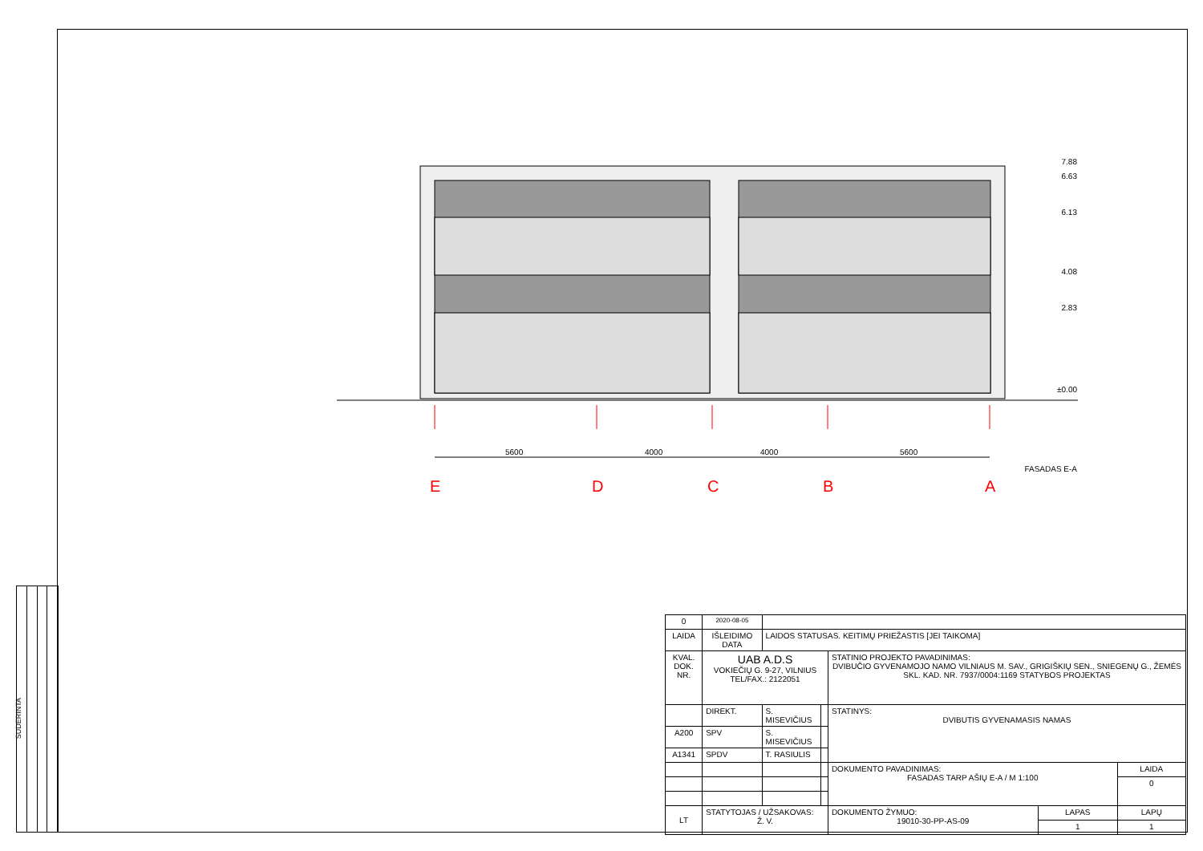SUDERINTA
5600
4000
4000
5600
E
D
C
B
A
7.88
6.63
6.13
4.08
2.83
±0.00
FASADAS E-A
| 0 | 2020-08-05 | | | | | |
| LAIDA | IŠLEIDIMO DATA | LAIDOS STATUSAS. KEITIMŲ PRIEŽASTIS [JEI TAIKOMA] | | | | |
| KVAL. DOK. NR. | UAB A.D.S VOKIEČIŲ G. 9-27, VILNIUS TEL/FAX.: 2122051 | | | STATINIO PROJEKTO PAVADINIMAS: DVIBUČIO GYVENAMOJO NAMO VILNIAUS M. SAV., GRIGIŠKIŲ SEN., SNIEGENŲ G., ŽEMĖS SKL. KAD. NR. 7937/0004:1169 STATYBOS PROJEKTAS | | |
| | DIREKT. | S. MISEVIČIUS | | STATINYS: DVIBUTIS GYVENAMASIS NAMAS | | |
| A200 | SPV | S. MISEVIČIUS | | | | |
| A1341 | SPDV | T. RASIULIS | | | | |
| | | | | DOKUMENTO PAVADINIMAS: FASADAS TARP AŠIŲ E-A / M 1:100 | | LAIDA |
| | | | | | | 0 |
| LT | STATYTOJAS / UŽSAKOVAS: Ž. V. | | | DOKUMENTO ŽYMUO: 19010-30-PP-AS-09 | LAPAS | LAPŲ |
| | | | | | 1 | 1 |